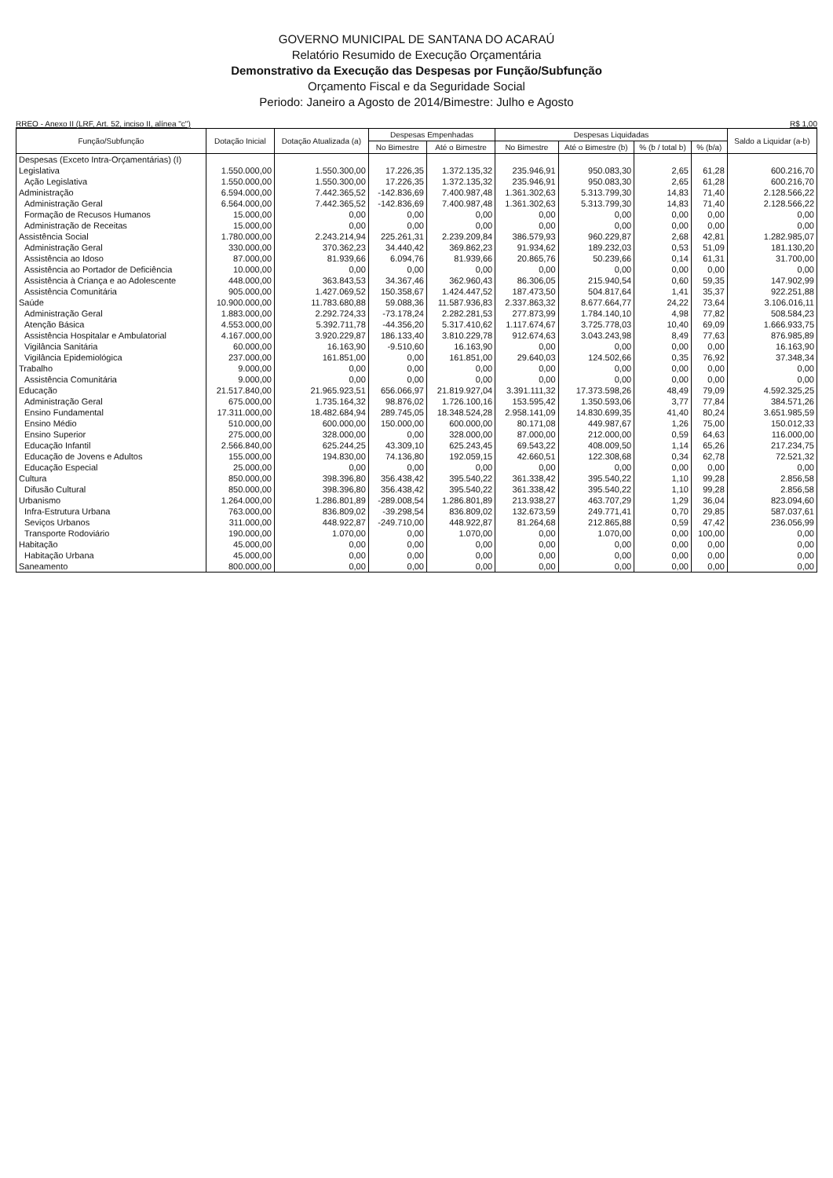GOVERNO MUNICIPAL DE SANTANA DO ACARAÚ
Relatório Resumido de Execução Orçamentária
Demonstrativo da Execução das Despesas por Função/Subfunção
Orçamento Fiscal e da Seguridade Social
Periodo: Janeiro a Agosto de 2014/Bimestre: Julho e Agosto
RREO - Anexo II (LRF, Art. 52, inciso II, alínea "c") R$ 1,00
| Função/Subfunção | Dotação Inicial | Dotação Atualizada (a) | Despesas Empenhadas | | Despesas Liquidadas | | | | Saldo a Liquidar (a-b) |
| --- | --- | --- | --- | --- | --- | --- | --- | --- | --- |
| | | | No Bimestre | Até o Bimestre | No Bimestre | Até o Bimestre (b) | % (b / total b) | % (b/a) | |
| Despesas (Exceto Intra-Orçamentárias) (I) | | | | | | | | | |
| Legislativa | 1.550.000,00 | 1.550.300,00 | 17.226,35 | 1.372.135,32 | 235.946,91 | 950.083,30 | 2,65 | 61,28 | 600.216,70 |
| Ação Legislativa | 1.550.000,00 | 1.550.300,00 | 17.226,35 | 1.372.135,32 | 235.946,91 | 950.083,30 | 2,65 | 61,28 | 600.216,70 |
| Administração | 6.594.000,00 | 7.442.365,52 | -142.836,69 | 7.400.987,48 | 1.361.302,63 | 5.313.799,30 | 14,83 | 71,40 | 2.128.566,22 |
| Administração Geral | 6.564.000,00 | 7.442.365,52 | -142.836,69 | 7.400.987,48 | 1.361.302,63 | 5.313.799,30 | 14,83 | 71,40 | 2.128.566,22 |
| Formação de Recusos Humanos | 15.000,00 | 0,00 | 0,00 | 0,00 | 0,00 | 0,00 | 0,00 | 0,00 | 0,00 |
| Administração de Receitas | 15.000,00 | 0,00 | 0,00 | 0,00 | 0,00 | 0,00 | 0,00 | 0,00 | 0,00 |
| Assistência Social | 1.780.000,00 | 2.243.214,94 | 225.261,31 | 2.239.209,84 | 386.579,93 | 960.229,87 | 2,68 | 42,81 | 1.282.985,07 |
| Administração Geral | 330.000,00 | 370.362,23 | 34.440,42 | 369.862,23 | 91.934,62 | 189.232,03 | 0,53 | 51,09 | 181.130,20 |
| Assistência ao Idoso | 87.000,00 | 81.939,66 | 6.094,76 | 81.939,66 | 20.865,76 | 50.239,66 | 0,14 | 61,31 | 31.700,00 |
| Assistência ao Portador de Deficiência | 10.000,00 | 0,00 | 0,00 | 0,00 | 0,00 | 0,00 | 0,00 | 0,00 | 0,00 |
| Assistência à Criança e ao Adolescente | 448.000,00 | 363.843,53 | 34.367,46 | 362.960,43 | 86.306,05 | 215.940,54 | 0,60 | 59,35 | 147.902,99 |
| Assistência Comunitária | 905.000,00 | 1.427.069,52 | 150.358,67 | 1.424.447,52 | 187.473,50 | 504.817,64 | 1,41 | 35,37 | 922.251,88 |
| Saúde | 10.900.000,00 | 11.783.680,88 | 59.088,36 | 11.587.936,83 | 2.337.863,32 | 8.677.664,77 | 24,22 | 73,64 | 3.106.016,11 |
| Administração Geral | 1.883.000,00 | 2.292.724,33 | -73.178,24 | 2.282.281,53 | 277.873,99 | 1.784.140,10 | 4,98 | 77,82 | 508.584,23 |
| Atenção Básica | 4.553.000,00 | 5.392.711,78 | -44.356,20 | 5.317.410,62 | 1.117.674,67 | 3.725.778,03 | 10,40 | 69,09 | 1.666.933,75 |
| Assistência Hospitalar e Ambulatorial | 4.167.000,00 | 3.920.229,87 | 186.133,40 | 3.810.229,78 | 912.674,63 | 3.043.243,98 | 8,49 | 77,63 | 876.985,89 |
| Vigilância Sanitária | 60.000,00 | 16.163,90 | -9.510,60 | 16.163,90 | 0,00 | 0,00 | 0,00 | 0,00 | 16.163,90 |
| Vigilância Epidemiológica | 237.000,00 | 161.851,00 | 0,00 | 161.851,00 | 29.640,03 | 124.502,66 | 0,35 | 76,92 | 37.348,34 |
| Trabalho | 9.000,00 | 0,00 | 0,00 | 0,00 | 0,00 | 0,00 | 0,00 | 0,00 | 0,00 |
| Assistência Comunitária | 9.000,00 | 0,00 | 0,00 | 0,00 | 0,00 | 0,00 | 0,00 | 0,00 | 0,00 |
| Educação | 21.517.840,00 | 21.965.923,51 | 656.066,97 | 21.819.927,04 | 3.391.111,32 | 17.373.598,26 | 48,49 | 79,09 | 4.592.325,25 |
| Administração Geral | 675.000,00 | 1.735.164,32 | 98.876,02 | 1.726.100,16 | 153.595,42 | 1.350.593,06 | 3,77 | 77,84 | 384.571,26 |
| Ensino Fundamental | 17.311.000,00 | 18.482.684,94 | 289.745,05 | 18.348.524,28 | 2.958.141,09 | 14.830.699,35 | 41,40 | 80,24 | 3.651.985,59 |
| Ensino Médio | 510.000,00 | 600.000,00 | 150.000,00 | 600.000,00 | 80.171,08 | 449.987,67 | 1,26 | 75,00 | 150.012,33 |
| Ensino Superior | 275.000,00 | 328.000,00 | 0,00 | 328.000,00 | 87.000,00 | 212.000,00 | 0,59 | 64,63 | 116.000,00 |
| Educação Infantil | 2.566.840,00 | 625.244,25 | 43.309,10 | 625.243,45 | 69.543,22 | 408.009,50 | 1,14 | 65,26 | 217.234,75 |
| Educação de Jovens e Adultos | 155.000,00 | 194.830,00 | 74.136,80 | 192.059,15 | 42.660,51 | 122.308,68 | 0,34 | 62,78 | 72.521,32 |
| Educação Especial | 25.000,00 | 0,00 | 0,00 | 0,00 | 0,00 | 0,00 | 0,00 | 0,00 | 0,00 |
| Cultura | 850.000,00 | 398.396,80 | 356.438,42 | 395.540,22 | 361.338,42 | 395.540,22 | 1,10 | 99,28 | 2.856,58 |
| Difusão Cultural | 850.000,00 | 398.396,80 | 356.438,42 | 395.540,22 | 361.338,42 | 395.540,22 | 1,10 | 99,28 | 2.856,58 |
| Urbanismo | 1.264.000,00 | 1.286.801,89 | -289.008,54 | 1.286.801,89 | 213.938,27 | 463.707,29 | 1,29 | 36,04 | 823.094,60 |
| Infra-Estrutura Urbana | 763.000,00 | 836.809,02 | -39.298,54 | 836.809,02 | 132.673,59 | 249.771,41 | 0,70 | 29,85 | 587.037,61 |
| Seviços Urbanos | 311.000,00 | 448.922,87 | -249.710,00 | 448.922,87 | 81.264,68 | 212.865,88 | 0,59 | 47,42 | 236.056,99 |
| Transporte Rodoviário | 190.000,00 | 1.070,00 | 0,00 | 1.070,00 | 0,00 | 1.070,00 | 0,00 | 100,00 | 0,00 |
| Habitação | 45.000,00 | 0,00 | 0,00 | 0,00 | 0,00 | 0,00 | 0,00 | 0,00 | 0,00 |
| Habitação Urbana | 45.000,00 | 0,00 | 0,00 | 0,00 | 0,00 | 0,00 | 0,00 | 0,00 | 0,00 |
| Saneamento | 800.000,00 | 0,00 | 0,00 | 0,00 | 0,00 | 0,00 | 0,00 | 0,00 | 0,00 |